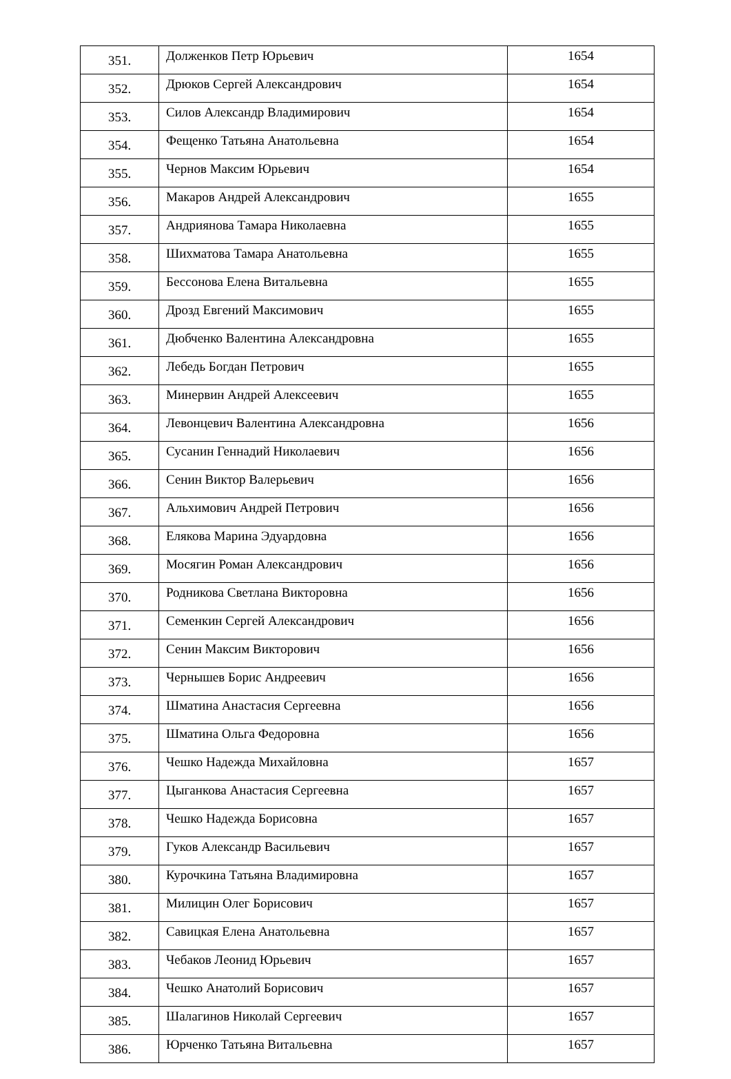| 351. | Долженков Петр Юрьевич | 1654 |
| 352. | Дрюков Сергей Александрович | 1654 |
| 353. | Силов Александр Владимирович | 1654 |
| 354. | Фещенко Татьяна Анатольевна | 1654 |
| 355. | Чернов Максим Юрьевич | 1654 |
| 356. | Макаров Андрей Александрович | 1655 |
| 357. | Андриянова Тамара Николаевна | 1655 |
| 358. | Шихматова Тамара Анатольевна | 1655 |
| 359. | Бессонова Елена Витальевна | 1655 |
| 360. | Дрозд Евгений Максимович | 1655 |
| 361. | Дюбченко Валентина Александровна | 1655 |
| 362. | Лебедь Богдан Петрович | 1655 |
| 363. | Минервин Андрей Алексеевич | 1655 |
| 364. | Левонцевич Валентина Александровна | 1656 |
| 365. | Сусанин Геннадий Николаевич | 1656 |
| 366. | Сенин Виктор Валерьевич | 1656 |
| 367. | Альхимович Андрей Петрович | 1656 |
| 368. | Елякова Марина Эдуардовна | 1656 |
| 369. | Мосягин Роман Александрович | 1656 |
| 370. | Родникова Светлана Викторовна | 1656 |
| 371. | Семенкин Сергей Александрович | 1656 |
| 372. | Сенин Максим Викторович | 1656 |
| 373. | Чернышев Борис Андреевич | 1656 |
| 374. | Шматина Анастасия Сергеевна | 1656 |
| 375. | Шматина Ольга Федоровна | 1656 |
| 376. | Чешко Надежда Михайловна | 1657 |
| 377. | Цыганкова Анастасия Сергеевна | 1657 |
| 378. | Чешко Надежда Борисовна | 1657 |
| 379. | Гуков Александр Васильевич | 1657 |
| 380. | Курочкина Татьяна Владимировна | 1657 |
| 381. | Милицин Олег Борисович | 1657 |
| 382. | Савицкая Елена Анатольевна | 1657 |
| 383. | Чебаков Леонид Юрьевич | 1657 |
| 384. | Чешко Анатолий Борисович | 1657 |
| 385. | Шалагинов Николай Сергеевич | 1657 |
| 386. | Юрченко Татьяна Витальевна | 1657 |